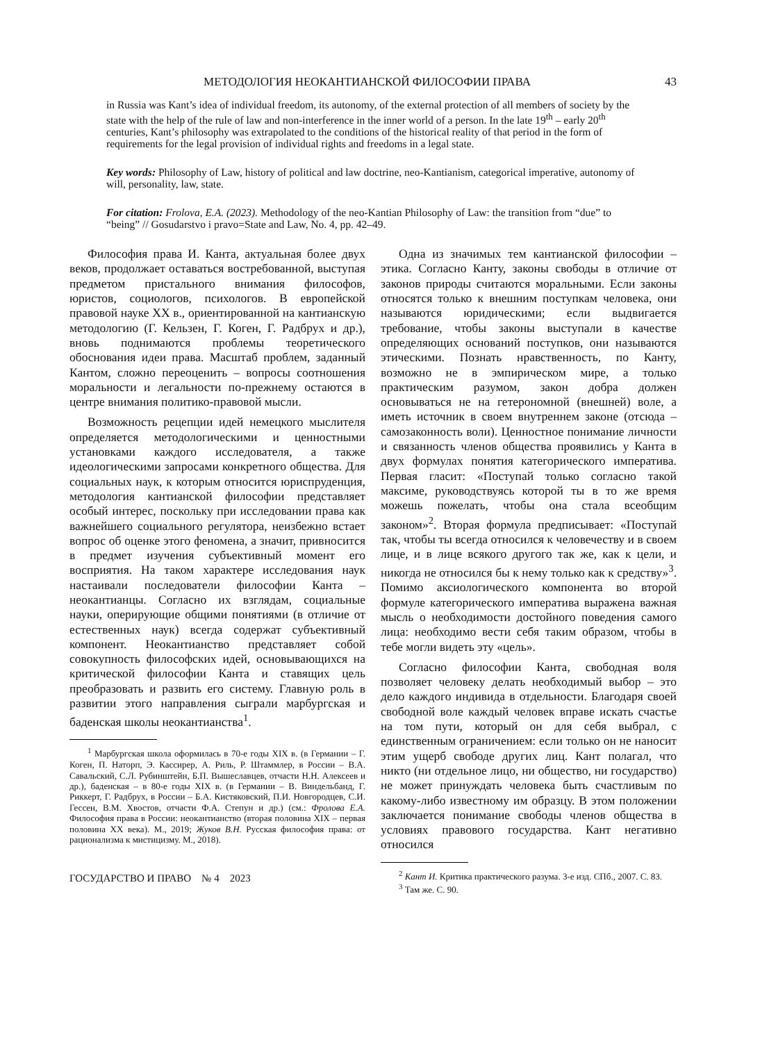МЕТОДОЛОГИЯ НЕОКАНТИАНСКОЙ ФИЛОСОФИИ ПРАВА 43
in Russia was Kant’s idea of individual freedom, its autonomy, of the external protection of all members of society by the state with the help of the rule of law and non-interference in the inner world of a person. In the late 19<sup>th</sup> – early 20<sup>th</sup> centuries, Kant’s philosophy was extrapolated to the conditions of the historical reality of that period in the form of requirements for the legal provision of individual rights and freedoms in a legal state.
Key words: Philosophy of Law, history of political and law doctrine, neo-Kantianism, categorical imperative, autonomy of will, personality, law, state.
For citation: Frolova, E.A. (2023). Methodology of the neo-Kantian Philosophy of Law: the transition from “due” to “being” // Gosudarstvo i pravo=State and Law, No. 4, pp. 42–49.
Философия права И. Канта, актуальная более двух веков, продолжает оставаться востребованной, выступая предметом пристального внимания философов, юристов, социологов, психологов. В европейской правовой науке XX в., ориентированной на кантианскую методологию (Г. Кельзен, Г. Коген, Г. Радбрух и др.), вновь поднимаются проблемы теоретического обоснования идеи права. Масштаб проблем, заданный Кантом, сложно переоценить – вопросы соотношения моральности и легальности по-прежнему остаются в центре внимания политико-правовой мысли.
Возможность рецепции идей немецкого мыслителя определяется методологическими и ценностными установками каждого исследователя, а также идеологическими запросами конкретного общества. Для социальных наук, к которым относится юриспруденция, методология кантианской философии представляет особый интерес, поскольку при исследовании права как важнейшего социального регулятора, неизбежно встает вопрос об оценке этого феномена, а значит, привносится в предмет изучения субъективный момент его восприятия. На таком характере исследования наук настаивали последователи философии Канта – неокантианцы. Согласно их взглядам, социальные науки, оперирующие общими понятиями (в отличие от естественных наук) всегда содержат субъективный компонент. Неокантианство представляет собой совокупность философских идей, основывающихся на критической философии Канта и ставящих цель преобразовать и развить его систему. Главную роль в развитии этого направления сыграли марбургская и баденская школы неокантианства<sup>1</sup>.
<sup>1</sup> Марбургская школа оформилась в 70-е годы XIX в. (в Германии – Г. Коген, П. Наторп, Э. Кассирер, А. Риль, Р. Штаммлер, в России – В.А. Савальский, С.Л. Рубинштейн, Б.П. Вышеславцев, отчасти Н.Н. Алексеев и др.), баденская – в 80-е годы XIX в. (в Германии – В. Виндельбанд, Г. Риккерт, Г. Радбрух, в России – Б.А. Кистяковский, П.И. Новгородцев, С.И. Гессен, В.М. Хвостов, отчасти Ф.А. Степун и др.) (см.: Фролова Е.А. Философия права в России: неокантианство (вторая половина XIX – первая половина XX века). М., 2019; Жуков В.Н. Русская философия права: от рационализма к мистицизму. М., 2018).
ГОСУДАРСТВО И ПРАВО № 4 2023
Одна из значимых тем кантианской философии – этика. Согласно Канту, законы свободы в отличие от законов природы считаются моральными. Если законы относятся только к внешним поступкам человека, они называются юридическими; если выдвигается требование, чтобы законы выступали в качестве определяющих оснований поступков, они называются этическими. Познать нравственность, по Канту, возможно не в эмпирическом мире, а только практическим разумом, закон добра должен основываться не на гетерономной (внешней) воле, а иметь источник в своем внутреннем законе (отсюда – самозаконность воли). Ценностное понимание личности и связанность членов общества проявились у Канта в двух формулах понятия категорического императива. Первая гласит: «Поступай только согласно такой максиме, руководствуясь которой ты в то же время можешь пожелать, чтобы она стала всеобщим законом»<sup>2</sup>. Вторая формула предписывает: «Поступай так, чтобы ты всегда относился к человечеству и в своем лице, и в лице всякого другого так же, как к цели, и никогда не относился бы к нему только как к средству»<sup>3</sup>. Помимо аксиологического компонента во второй формуле категорического императива выражена важная мысль о необходимости достойного поведения самого лица: необходимо вести себя таким образом, чтобы в тебе могли видеть эту «цель».
Согласно философии Канта, свободная воля позволяет человеку делать необходимый выбор – это дело каждого индивида в отдельности. Благодаря своей свободной воле каждый человек вправе искать счастье на том пути, который он для себя выбрал, с единственным ограничением: если только он не наносит этим ущерб свободе других лиц. Кант полагал, что никто (ни отдельное лицо, ни общество, ни государство) не может принуждать человека быть счастливым по какому-либо известному им образцу. В этом положении заключается понимание свободы членов общества в условиях правового государства. Кант негативно относился
<sup>2</sup> Кант И. Критика практического разума. 3-е изд. СПб., 2007. С. 83.
<sup>3</sup> Там же. С. 90.